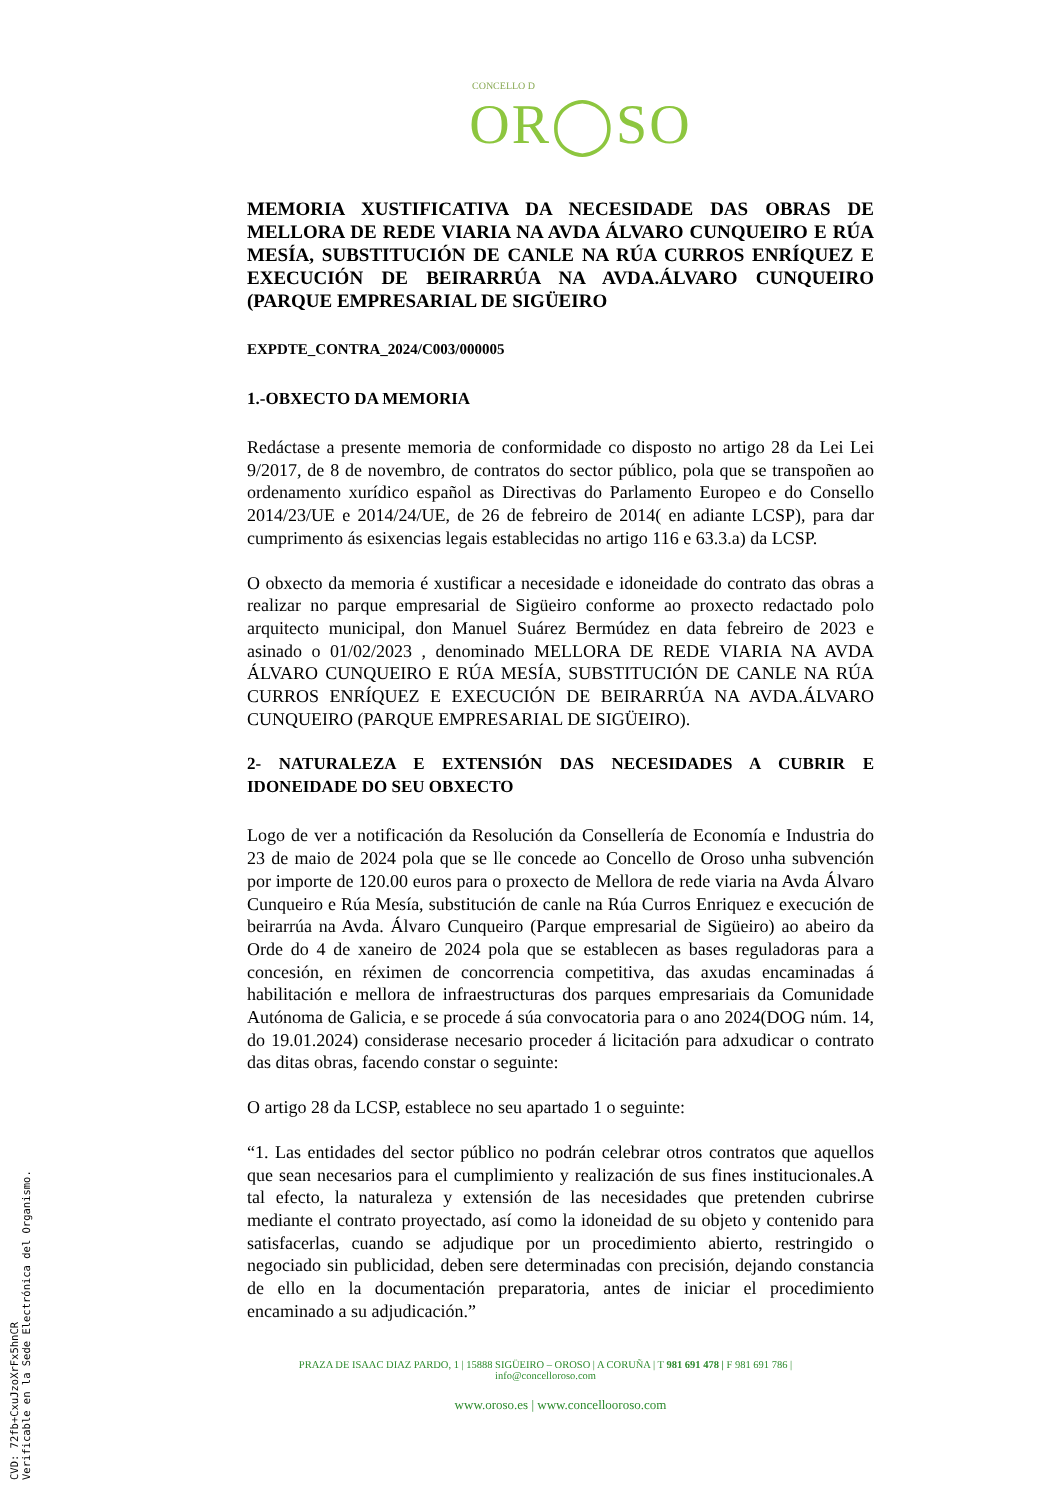CONCELLO D
OR◯SO
MEMORIA XUSTIFICATIVA DA NECESIDADE DAS OBRAS DE MELLORA DE REDE VIARIA NA AVDA ÁLVARO CUNQUEIRO E RÚA MESÍA, SUBSTITUCIÓN DE CANLE NA RÚA CURROS ENRÍQUEZ E EXECUCIÓN DE BEIRARRÚA NA AVDA.ÁLVARO CUNQUEIRO (PARQUE EMPRESARIAL DE SIGÜEIRO
EXPDTE_CONTRA_2024/C003/000005
1.-OBXECTO DA MEMORIA
Redáctase a presente memoria de conformidade co disposto no artigo 28 da Lei Lei 9/2017, de 8 de novembro, de contratos do sector público, pola que se transpoñen ao ordenamento xurídico español as Directivas do Parlamento Europeo e do Consello 2014/23/UE e 2014/24/UE, de 26 de febreiro de 2014( en adiante LCSP), para dar cumprimento ás esixencias legais establecidas no artigo 116 e 63.3.a) da LCSP.
O obxecto da memoria é xustificar a necesidade e idoneidade do contrato das obras a realizar no parque empresarial de Sigüeiro conforme ao proxecto redactado polo arquitecto municipal, don Manuel Suárez Bermúdez en data febreiro de 2023 e asinado o 01/02/2023 , denominado MELLORA DE REDE VIARIA NA AVDA ÁLVARO CUNQUEIRO E RÚA MESÍA, SUBSTITUCIÓN DE CANLE NA RÚA CURROS ENRÍQUEZ E EXECUCIÓN DE BEIRARRÚA NA AVDA.ÁLVARO CUNQUEIRO (PARQUE EMPRESARIAL DE SIGÜEIRO).
2- NATURALEZA E EXTENSIÓN DAS NECESIDADES A CUBRIR E IDONEIDADE DO SEU OBXECTO
Logo de ver a notificación da Resolución da Consellería de Economía e Industria do 23 de maio de 2024 pola que se lle concede ao Concello de Oroso unha subvención por importe de 120.00 euros para o proxecto de Mellora de rede viaria na Avda Álvaro Cunqueiro e Rúa Mesía, substitución de canle na Rúa Curros Enriquez e execución de beirarrúa na Avda. Álvaro Cunqueiro (Parque empresarial de Sigüeiro) ao abeiro da Orde do 4 de xaneiro de 2024 pola que se establecen as bases reguladoras para a concesión, en réximen de concorrencia competitiva, das axudas encaminadas á habilitación e mellora de infraestructuras dos parques empresariais da Comunidade Autónoma de Galicia, e se procede á súa convocatoria para o ano 2024(DOG núm. 14, do 19.01.2024) considerase necesario proceder á licitación para adxudicar o contrato das ditas obras, facendo constar o seguinte:
O artigo 28 da LCSP, establece no seu apartado 1 o seguinte:
“1. Las entidades del sector público no podrán celebrar otros contratos que aquellos que sean necesarios para el cumplimiento y realización de sus fines institucionales.A tal efecto, la naturaleza y extensión de las necesidades que pretenden cubrirse mediante el contrato proyectado, así como la idoneidad de su objeto y contenido para satisfacerlas, cuando se adjudique por un procedimiento abierto, restringido o negociado sin publicidad, deben sere determinadas con precisión, dejando constancia de ello en la documentación preparatoria, antes de iniciar el procedimiento encaminado a su adjudicación.”
PRAZA DE ISAAC DIAZ PARDO, 1 | 15888 SIGÜEIRO – OROSO | A CORUÑA | T 981 691 478 | F 981 691 786 |
info@concelloroso.com
www.oroso.es | www.concellooroso.com
CVD: 72fb+CxuJzoXrFx5hnCR
Verificable en la Sede Electrónica del Organismo.